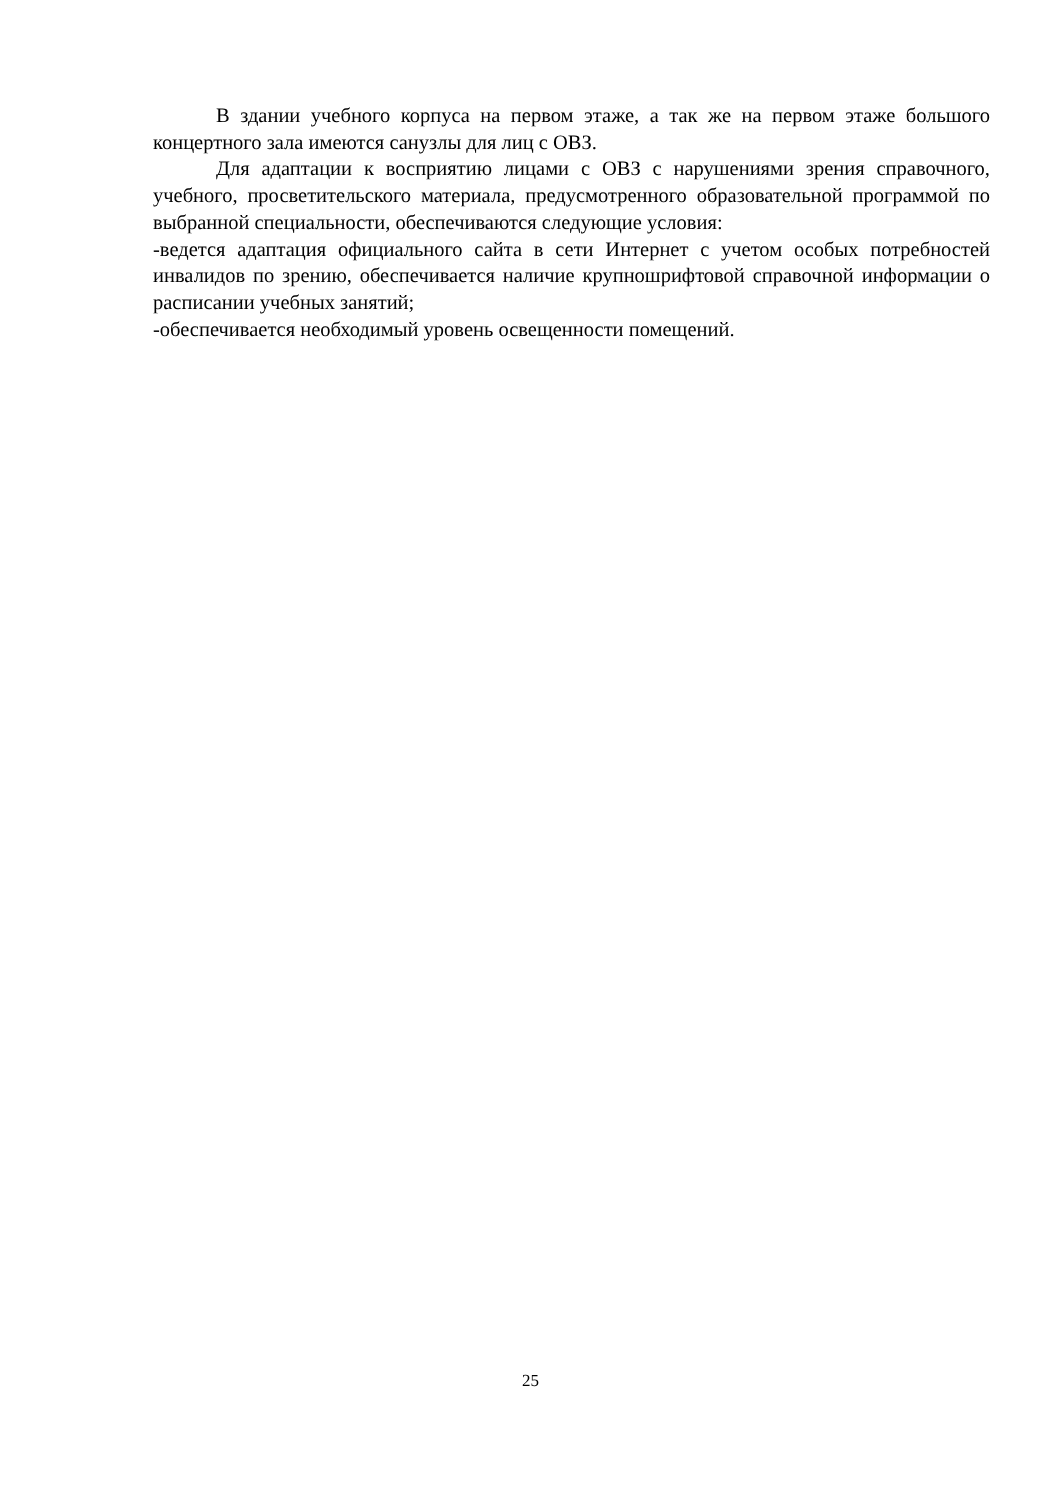В здании учебного корпуса на первом этаже, а так же на первом этаже большого концертного зала имеются санузлы для лиц с ОВЗ.
Для адаптации к восприятию лицами с ОВЗ с нарушениями зрения справочного, учебного, просветительского материала, предусмотренного образовательной программой по выбранной специальности, обеспечиваются следующие условия:
-ведется адаптация официального сайта в сети Интернет с учетом особых потребностей инвалидов по зрению, обеспечивается наличие крупношрифтовой справочной информации о расписании учебных занятий;
-обеспечивается необходимый уровень освещенности помещений.
25